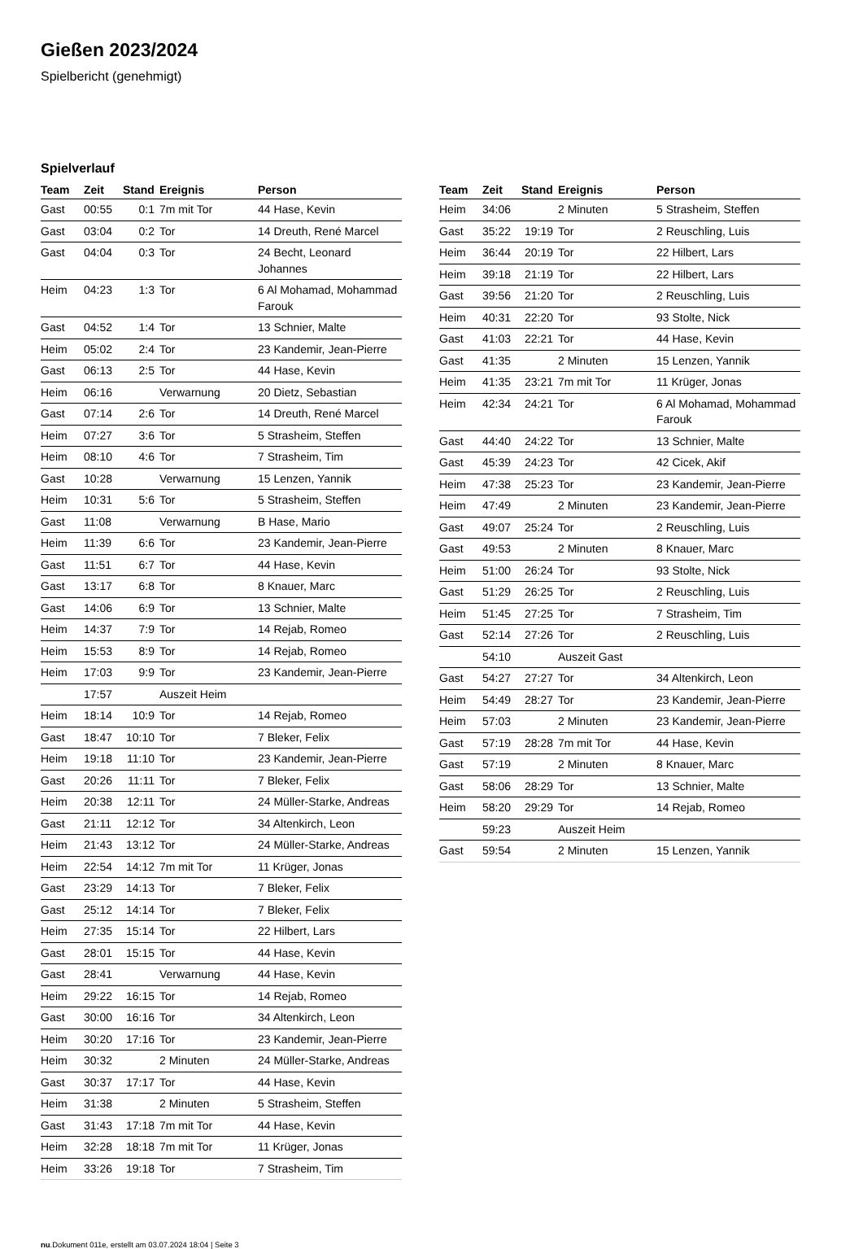Gießen 2023/2024
Spielbericht (genehmigt)
Spielverlauf
| Team | Zeit | Stand | Ereignis | Person |
| --- | --- | --- | --- | --- |
| Gast | 00:55 | 0:1 | 7m mit Tor | 44 Hase, Kevin |
| Gast | 03:04 | 0:2 | Tor | 14 Dreuth, René Marcel |
| Gast | 04:04 | 0:3 | Tor | 24 Becht, Leonard Johannes |
| Heim | 04:23 | 1:3 | Tor | 6 Al Mohamad, Mohammad Farouk |
| Gast | 04:52 | 1:4 | Tor | 13 Schnier, Malte |
| Heim | 05:02 | 2:4 | Tor | 23 Kandemir, Jean-Pierre |
| Gast | 06:13 | 2:5 | Tor | 44 Hase, Kevin |
| Heim | 06:16 | | Verwarnung | 20 Dietz, Sebastian |
| Gast | 07:14 | 2:6 | Tor | 14 Dreuth, René Marcel |
| Heim | 07:27 | 3:6 | Tor | 5 Strasheim, Steffen |
| Heim | 08:10 | 4:6 | Tor | 7 Strasheim, Tim |
| Gast | 10:28 | | Verwarnung | 15 Lenzen, Yannik |
| Heim | 10:31 | 5:6 | Tor | 5 Strasheim, Steffen |
| Gast | 11:08 | | Verwarnung | B Hase, Mario |
| Heim | 11:39 | 6:6 | Tor | 23 Kandemir, Jean-Pierre |
| Gast | 11:51 | 6:7 | Tor | 44 Hase, Kevin |
| Gast | 13:17 | 6:8 | Tor | 8 Knauer, Marc |
| Gast | 14:06 | 6:9 | Tor | 13 Schnier, Malte |
| Heim | 14:37 | 7:9 | Tor | 14 Rejab, Romeo |
| Heim | 15:53 | 8:9 | Tor | 14 Rejab, Romeo |
| Heim | 17:03 | 9:9 | Tor | 23 Kandemir, Jean-Pierre |
| | 17:57 | | Auszeit Heim | |
| Heim | 18:14 | 10:9 | Tor | 14 Rejab, Romeo |
| Gast | 18:47 | 10:10 | Tor | 7 Bleker, Felix |
| Heim | 19:18 | 11:10 | Tor | 23 Kandemir, Jean-Pierre |
| Gast | 20:26 | 11:11 | Tor | 7 Bleker, Felix |
| Heim | 20:38 | 12:11 | Tor | 24 Müller-Starke, Andreas |
| Gast | 21:11 | 12:12 | Tor | 34 Altenkirch, Leon |
| Heim | 21:43 | 13:12 | Tor | 24 Müller-Starke, Andreas |
| Heim | 22:54 | 14:12 | 7m mit Tor | 11 Krüger, Jonas |
| Gast | 23:29 | 14:13 | Tor | 7 Bleker, Felix |
| Gast | 25:12 | 14:14 | Tor | 7 Bleker, Felix |
| Heim | 27:35 | 15:14 | Tor | 22 Hilbert, Lars |
| Gast | 28:01 | 15:15 | Tor | 44 Hase, Kevin |
| Gast | 28:41 | | Verwarnung | 44 Hase, Kevin |
| Heim | 29:22 | 16:15 | Tor | 14 Rejab, Romeo |
| Gast | 30:00 | 16:16 | Tor | 34 Altenkirch, Leon |
| Heim | 30:20 | 17:16 | Tor | 23 Kandemir, Jean-Pierre |
| Heim | 30:32 | | 2 Minuten | 24 Müller-Starke, Andreas |
| Gast | 30:37 | 17:17 | Tor | 44 Hase, Kevin |
| Heim | 31:38 | | 2 Minuten | 5 Strasheim, Steffen |
| Gast | 31:43 | 17:18 | 7m mit Tor | 44 Hase, Kevin |
| Heim | 32:28 | 18:18 | 7m mit Tor | 11 Krüger, Jonas |
| Heim | 33:26 | 19:18 | Tor | 7 Strasheim, Tim |
| Team | Zeit | Stand | Ereignis | Person |
| --- | --- | --- | --- | --- |
| Heim | 34:06 | | 2 Minuten | 5 Strasheim, Steffen |
| Gast | 35:22 | 19:19 | Tor | 2 Reuschling, Luis |
| Heim | 36:44 | 20:19 | Tor | 22 Hilbert, Lars |
| Heim | 39:18 | 21:19 | Tor | 22 Hilbert, Lars |
| Gast | 39:56 | 21:20 | Tor | 2 Reuschling, Luis |
| Heim | 40:31 | 22:20 | Tor | 93 Stolte, Nick |
| Gast | 41:03 | 22:21 | Tor | 44 Hase, Kevin |
| Gast | 41:35 | | 2 Minuten | 15 Lenzen, Yannik |
| Heim | 41:35 | 23:21 | 7m mit Tor | 11 Krüger, Jonas |
| Heim | 42:34 | 24:21 | Tor | 6 Al Mohamad, Mohammad Farouk |
| Gast | 44:40 | 24:22 | Tor | 13 Schnier, Malte |
| Gast | 45:39 | 24:23 | Tor | 42 Cicek, Akif |
| Heim | 47:38 | 25:23 | Tor | 23 Kandemir, Jean-Pierre |
| Heim | 47:49 | | 2 Minuten | 23 Kandemir, Jean-Pierre |
| Gast | 49:07 | 25:24 | Tor | 2 Reuschling, Luis |
| Gast | 49:53 | | 2 Minuten | 8 Knauer, Marc |
| Heim | 51:00 | 26:24 | Tor | 93 Stolte, Nick |
| Gast | 51:29 | 26:25 | Tor | 2 Reuschling, Luis |
| Heim | 51:45 | 27:25 | Tor | 7 Strasheim, Tim |
| Gast | 52:14 | 27:26 | Tor | 2 Reuschling, Luis |
| | 54:10 | | Auszeit Gast | |
| Gast | 54:27 | 27:27 | Tor | 34 Altenkirch, Leon |
| Heim | 54:49 | 28:27 | Tor | 23 Kandemir, Jean-Pierre |
| Heim | 57:03 | | 2 Minuten | 23 Kandemir, Jean-Pierre |
| Gast | 57:19 | 28:28 | 7m mit Tor | 44 Hase, Kevin |
| Gast | 57:19 | | 2 Minuten | 8 Knauer, Marc |
| Gast | 58:06 | 28:29 | Tor | 13 Schnier, Malte |
| Heim | 58:20 | 29:29 | Tor | 14 Rejab, Romeo |
| | 59:23 | | Auszeit Heim | |
| Gast | 59:54 | | 2 Minuten | 15 Lenzen, Yannik |
nu.Dokument 011e, erstellt am 03.07.2024 18:04 | Seite 3